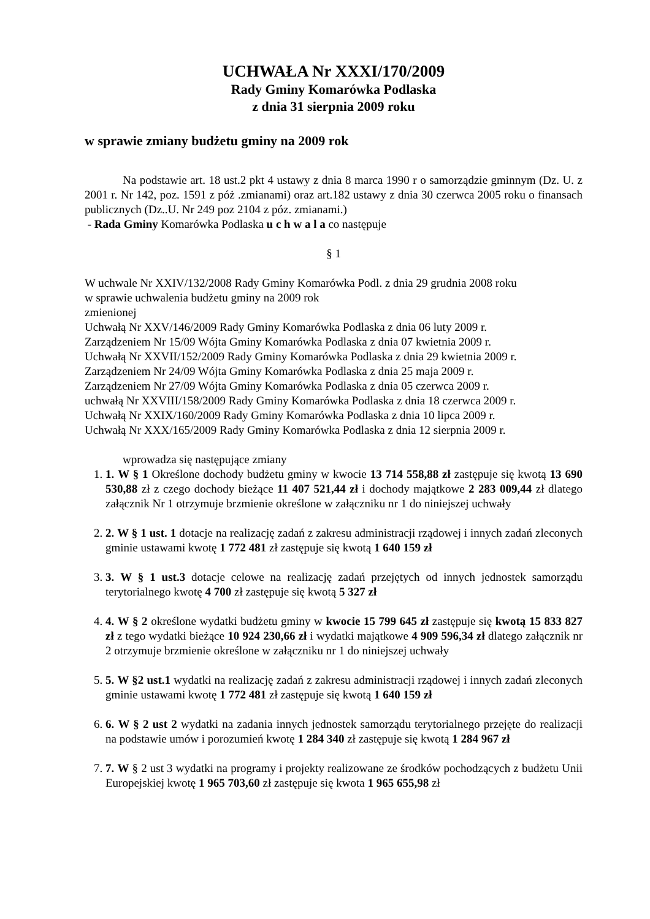UCHWAŁA Nr XXXI/170/2009
Rady Gminy Komarówka Podlaska
z dnia 31 sierpnia 2009 roku
w sprawie zmiany budżetu gminy na 2009 rok
Na podstawie art. 18 ust.2 pkt 4 ustawy z dnia 8 marca 1990 r o samorządzie gminnym (Dz. U. z 2001 r. Nr 142, poz. 1591 z póż .zmianami) oraz art.182 ustawy z dnia 30 czerwca 2005 roku o finansach publicznych (Dz..U. Nr 249 poz 2104 z póz. zmianami.)
- Rada Gminy Komarówka Podlaska u c h w a l a co następuje
§ 1
W uchwale Nr XXIV/132/2008 Rady Gminy Komarówka Podl. z dnia 29 grudnia 2008 roku
w sprawie uchwalenia budżetu gminy na 2009 rok
zmienionej
Uchwałą Nr XXV/146/2009 Rady Gminy Komarówka Podlaska z dnia 06 luty 2009 r.
Zarządzeniem Nr 15/09 Wójta Gminy Komarówka Podlaska z dnia 07 kwietnia 2009 r.
Uchwałą Nr XXVII/152/2009 Rady Gminy Komarówka Podlaska z dnia 29 kwietnia 2009 r.
Zarządzeniem Nr 24/09 Wójta Gminy Komarówka Podlaska z dnia 25 maja 2009 r.
Zarządzeniem Nr 27/09 Wójta Gminy Komarówka Podlaska z dnia 05 czerwca 2009 r.
uchwałą Nr XXVIII/158/2009 Rady Gminy Komarówka Podlaska z dnia 18 czerwca 2009 r.
Uchwałą Nr XXIX/160/2009 Rady Gminy Komarówka Podlaska z dnia 10 lipca 2009 r.
Uchwałą Nr XXX/165/2009 Rady Gminy Komarówka Podlaska z dnia 12 sierpnia 2009 r.
wprowadza się następujące zmiany
1. 1. W § 1 Określone dochody budżetu gminy w kwocie 13 714 558,88 zł zastępuje się kwotą 13 690 530,88 zł z czego dochody bieżące 11 407 521,44 zł i dochody majątkowe 2 283 009,44 zł dlatego załącznik Nr 1 otrzymuje brzmienie określone w załączniku nr 1 do niniejszej uchwały
2. 2. W § 1 ust. 1 dotacje na realizację zadań z zakresu administracji rządowej i innych zadań zleconych gminie ustawami kwotę 1 772 481 zł zastępuje się kwotą 1 640 159 zł
3. 3. W § 1 ust.3 dotacje celowe na realizację zadań przejętych od innych jednostek samorządu terytorialnego kwotę 4 700 zł zastępuje się kwotą 5 327 zł
4. 4. W § 2 określone wydatki budżetu gminy w kwocie 15 799 645 zł zastępuje się kwotą 15 833 827 zł z tego wydatki bieżące 10 924 230,66 zł i wydatki majątkowe 4 909 596,34 zł dlatego załącznik nr 2 otrzymuje brzmienie określone w załączniku nr 1 do niniejszej uchwały
5. 5. W §2 ust.1 wydatki na realizację zadań z zakresu administracji rządowej i innych zadań zleconych gminie ustawami kwotę 1 772 481 zł zastępuje się kwotą 1 640 159 zł
6. 6. W § 2 ust 2 wydatki na zadania innych jednostek samorządu terytorialnego przejęte do realizacji na podstawie umów i porozumień kwotę 1 284 340 zł zastępuje się kwotą 1 284 967 zł
7. 7. W § 2 ust 3 wydatki na programy i projekty realizowane ze środków pochodzących z budżetu Unii Europejskiej kwotę 1 965 703,60 zł zastępuje się kwota 1 965 655,98 zł